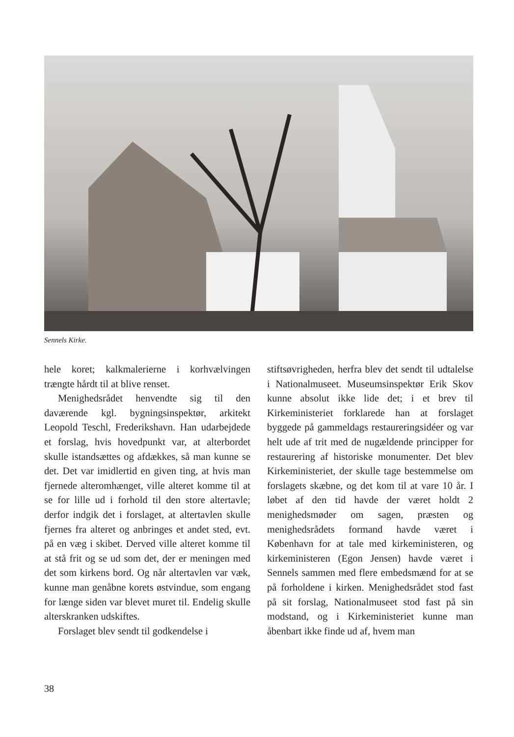Sennels Kirke.
hele koret; kalkmalerierne i korhvælvingen trængte hårdt til at blive renset.
Menighedsrådet henvendte sig til den daværende kgl. bygningsinspektør, arkitekt Leopold Teschl, Frederikshavn. Han udarbejdede et forslag, hvis hovedpunkt var, at alterbordet skulle istandsættes og afdækkes, så man kunne se det. Det var imidlertid en given ting, at hvis man fjernede alteromhænget, ville alteret komme til at se for lille ud i forhold til den store altertavle; derfor indgik det i forslaget, at altertavlen skulle fjernes fra alteret og anbringes et andet sted, evt. på en væg i skibet. Derved ville alteret komme til at stå frit og se ud som det, der er meningen med det som kirkens bord. Og når altertavlen var væk, kunne man genåbne korets østvindue, som engang for længe siden var blevet muret til. Endelig skulle alterskranken udskiftes.
Forslaget blev sendt til godkendelse i
stiftsøvrigheden, herfra blev det sendt til udtalelse i Nationalmuseet. Museumsinspektør Erik Skov kunne absolut ikke lide det; i et brev til Kirkeministeriet forklarede han at forslaget byggede på gammeldags restaureringsidéer og var helt ude af trit med de nugældende principper for restaurering af historiske monumenter. Det blev Kirkeministeriet, der skulle tage bestemmelse om forslagets skæbne, og det kom til at vare 10 år. I løbet af den tid havde der været holdt 2 menighedsmøder om sagen, præsten og menighedsrådets formand havde været i København for at tale med kirkeministeren, og kirkeministeren (Egon Jensen) havde været i Sennels sammen med flere embedsmænd for at se på forholdene i kirken. Menighedsrådet stod fast på sit forslag, Nationalmuseet stod fast på sin modstand, og i Kirkeministeriet kunne man åbenbart ikke finde ud af, hvem man
38